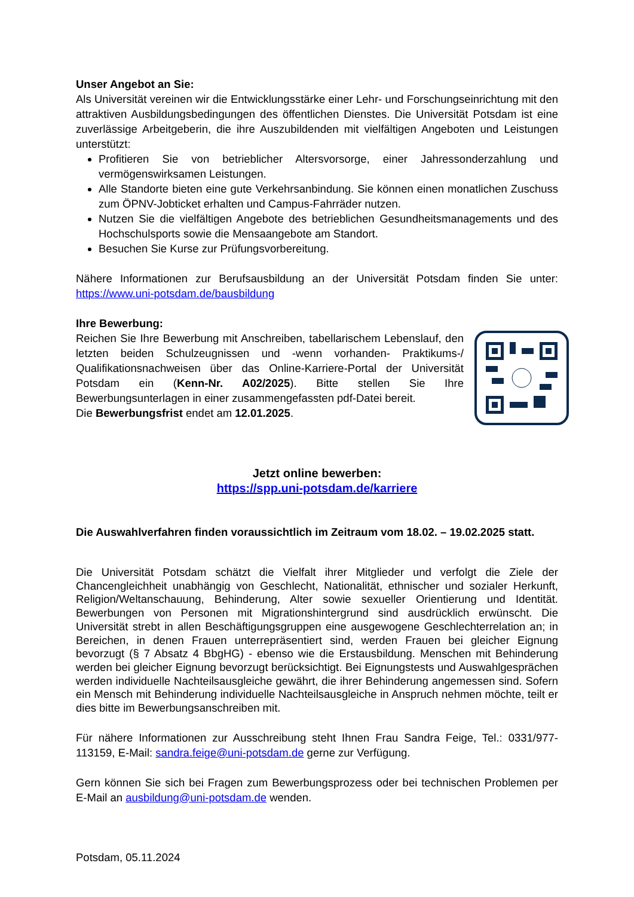Unser Angebot an Sie:
Als Universität vereinen wir die Entwicklungsstärke einer Lehr- und Forschungseinrichtung mit den attraktiven Ausbildungsbedingungen des öffentlichen Dienstes. Die Universität Potsdam ist eine zuverlässige Arbeitgeberin, die ihre Auszubildenden mit vielfältigen Angeboten und Leistungen unterstützt:
Profitieren Sie von betrieblicher Altersvorsorge, einer Jahressonderzahlung und vermögenswirksamen Leistungen.
Alle Standorte bieten eine gute Verkehrsanbindung. Sie können einen monatlichen Zuschuss zum ÖPNV-Jobticket erhalten und Campus-Fahrräder nutzen.
Nutzen Sie die vielfältigen Angebote des betrieblichen Gesundheitsmanagements und des Hochschulsports sowie die Mensaangebote am Standort.
Besuchen Sie Kurse zur Prüfungsvorbereitung.
Nähere Informationen zur Berufsausbildung an der Universität Potsdam finden Sie unter: https://www.uni-potsdam.de/bausbildung
Ihre Bewerbung:
Reichen Sie Ihre Bewerbung mit Anschreiben, tabellarischem Lebenslauf, den letzten beiden Schulzeugnissen und -wenn vorhanden- Praktikums-/ Qualifikationsnachweisen über das Online-Karriere-Portal der Universität Potsdam ein (Kenn-Nr. A02/2025). Bitte stellen Sie Ihre Bewerbungsunterlagen in einer zusammengefassten pdf-Datei bereit.
Die Bewerbungsfrist endet am 12.01.2025.
Jetzt online bewerben:
https://spp.uni-potsdam.de/karriere
Die Auswahlverfahren finden voraussichtlich im Zeitraum vom 18.02. – 19.02.2025 statt.
Die Universität Potsdam schätzt die Vielfalt ihrer Mitglieder und verfolgt die Ziele der Chancengleichheit unabhängig von Geschlecht, Nationalität, ethnischer und sozialer Herkunft, Religion/Weltanschauung, Behinderung, Alter sowie sexueller Orientierung und Identität. Bewerbungen von Personen mit Migrationshintergrund sind ausdrücklich erwünscht. Die Universität strebt in allen Beschäftigungsgruppen eine ausgewogene Geschlechterrelation an; in Bereichen, in denen Frauen unterrepräsentiert sind, werden Frauen bei gleicher Eignung bevorzugt (§ 7 Absatz 4 BbgHG) - ebenso wie die Erstausbildung. Menschen mit Behinderung werden bei gleicher Eignung bevorzugt berücksichtigt. Bei Eignungstests und Auswahlgesprächen werden individuelle Nachteilsausgleiche gewährt, die ihrer Behinderung angemessen sind. Sofern ein Mensch mit Behinderung individuelle Nachteilsausgleiche in Anspruch nehmen möchte, teilt er dies bitte im Bewerbungsanschreiben mit.
Für nähere Informationen zur Ausschreibung steht Ihnen Frau Sandra Feige, Tel.: 0331/977-113159, E-Mail: sandra.feige@uni-potsdam.de gerne zur Verfügung.
Gern können Sie sich bei Fragen zum Bewerbungsprozess oder bei technischen Problemen per E-Mail an ausbildung@uni-potsdam.de wenden.
Potsdam, 05.11.2024